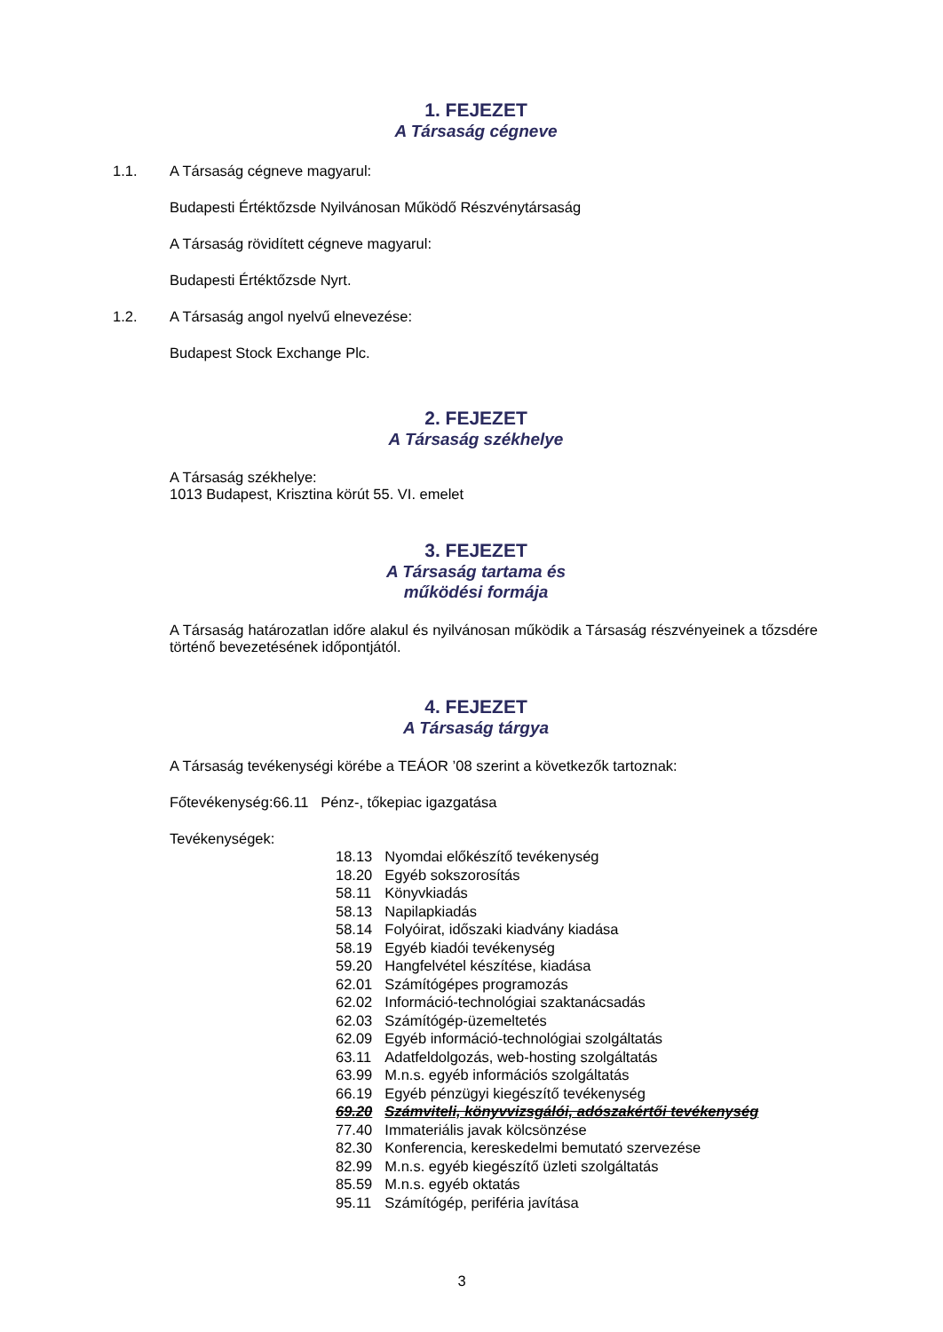1. FEJEZET
A Társaság cégneve
1.1. A Társaság cégneve magyarul:
Budapesti Értéktőzsde Nyilvánosan Működő Részvénytársaság
A Társaság rövidített cégneve magyarul:
Budapesti Értéktőzsde Nyrt.
1.2. A Társaság angol nyelvű elnevezése:
Budapest Stock Exchange Plc.
2. FEJEZET
A Társaság székhelye
A Társaság székhelye:
1013 Budapest, Krisztina körút 55. VI. emelet
3. FEJEZET
A Társaság tartama és
működési formája
A Társaság határozatlan időre alakul és nyilvánosan működik a Társaság részvényeinek a tőzsdére történő bevezetésének időpontjától.
4. FEJEZET
A Társaság tárgya
A Társaság tevékenységi körébe a TEÁOR ’08 szerint a következők tartoznak:
Főtevékenység:66.11 Pénz-, tőkepiac igazgatása
Tevékenységek:
| 18.13 | Nyomdai előkészítő tevékenység |
| 18.20 | Egyéb sokszorosítás |
| 58.11 | Könyvkiadás |
| 58.13 | Napilapkiadás |
| 58.14 | Folyóirat, időszaki kiadvány kiadása |
| 58.19 | Egyéb kiadói tevékenység |
| 59.20 | Hangfelvétel készítése, kiadása |
| 62.01 | Számítógépes programozás |
| 62.02 | Információ-technológiai szaktanácsadás |
| 62.03 | Számítógép-üzemeltetés |
| 62.09 | Egyéb információ-technológiai szolgáltatás |
| 63.11 | Adatfeldolgozás, web-hosting szolgáltatás |
| 63.99 | M.n.s. egyéb információs szolgáltatás |
| 66.19 | Egyéb pénzügyi kiegészítő tevékenység |
| 69.20 | Számviteli, könyvvizsgálói, adószakértői tevékenység |
| 77.40 | Immateriális javak kölcsönzése |
| 82.30 | Konferencia, kereskedelmi bemutató szervezése |
| 82.99 | M.n.s. egyéb kiegészítő üzleti szolgáltatás |
| 85.59 | M.n.s. egyéb oktatás |
| 95.11 | Számítógép, periféria javítása |
3